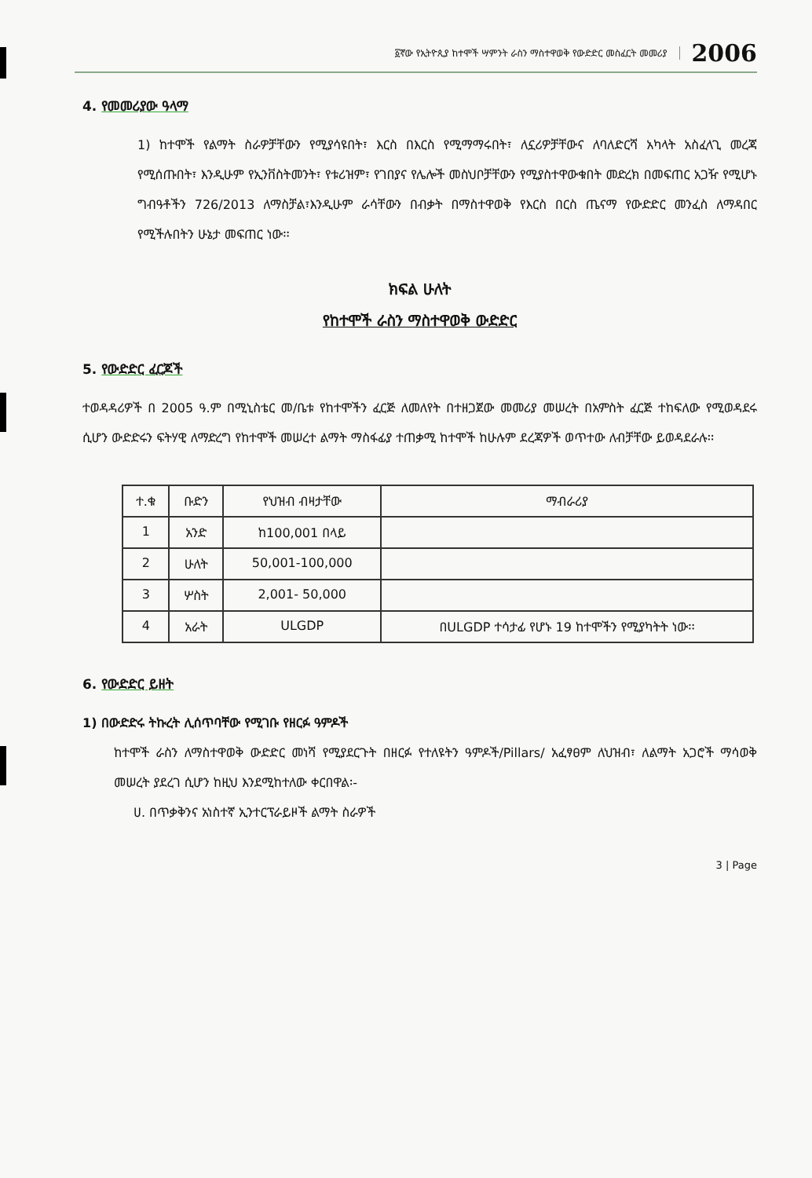፩ኛው የኢትዮጲያ ከተሞች ሣምንት ራስን ማስተዋወቅ የውድድር መስፈርት መመሪያ 2006
4. የመመሪያው ዓላማ
1) ከተሞች የልማት ስራዎቻቸውን የሚያሳዩበት፣ እርስ በእርስ የሚማማሩበት፣ ለኗሪዎቻቸውና ለባለድርሻ አካላት አስፈላጊ መረጃ የሚሰጡበት፣ እንዲሁም የኢንቨስትመንት፣ የቱሪዝም፣ የገበያና የሌሎች መስህቦቻቸውን የሚያስተዋውቁበት መድረክ በመፍጠር አጋዥ የሚሆኑ ግብዓቶችን 726/2013 ለማስቻል፣እንዲሁም ራሳቸውን በብቃት በማስተዋወቅ የእርስ በርስ ጤናማ የውድድር መንፈስ ለማዳበር የሚችሉበትን ሁኔታ መፍጠር ነው፡፡
ክፍል ሁለት
የከተሞች ራስን ማስተዋወቅ ውድድር
5. የውድድር ፈርጆች
ተወዳዳሪዎች በ 2005 ዓ.ም በሚኒስቴር መ/ቤቱ የከተሞችን ፈርጅ ለመለየት በተዘጋጀው መመሪያ መሠረት በአምስት ፈርጅ ተከፍለው የሚወዳደሩ ሲሆን ውድድሩን ፍትሃዊ ለማድረግ የከተሞች መሠረተ ልማት ማስፋፊያ ተጠቃሚ ከተሞች ከሁሉም ደረጃዎች ወጥተው ለብቻቸው ይወዳደራሉ፡፡
| ተ.ቁ | ቡድን | የህዝብ ብዛታቸው | ማብራሪያ |
| --- | --- | --- | --- |
| 1 | አንድ | ከ100,001 በላይ | |
| 2 | ሁለት | 50,001-100,000 | |
| 3 | ሦስት | 2,001- 50,000 | |
| 4 | አራት | ULGDP | በULGDP ተሳታፊ የሆኑ 19 ከተሞችን የሚያካትት ነው፡፡ |
6. የውድድር ይዘት
1) በውድድሩ ትኩረት ሊሰጥባቸው የሚገቡ የዘርፉ ዓምዶች
ከተሞች ራስን ለማስተዋወቅ ውድድር መነሻ የሚያደርጉት በዘርፉ የተለዩትን ዓምዶች/Pillars/ አፈፃፀም ለህዝብ፣ ለልማት አጋሮች ማሳወቅ መሠረት ያደረገ ሲሆን ከዚህ እንደሚከተለው ቀርበዋል፡-
ሀ. በጥቃቅንና አነስተኛ ኢንተርፕራይዞች ልማት ስራዎች
3 | Page